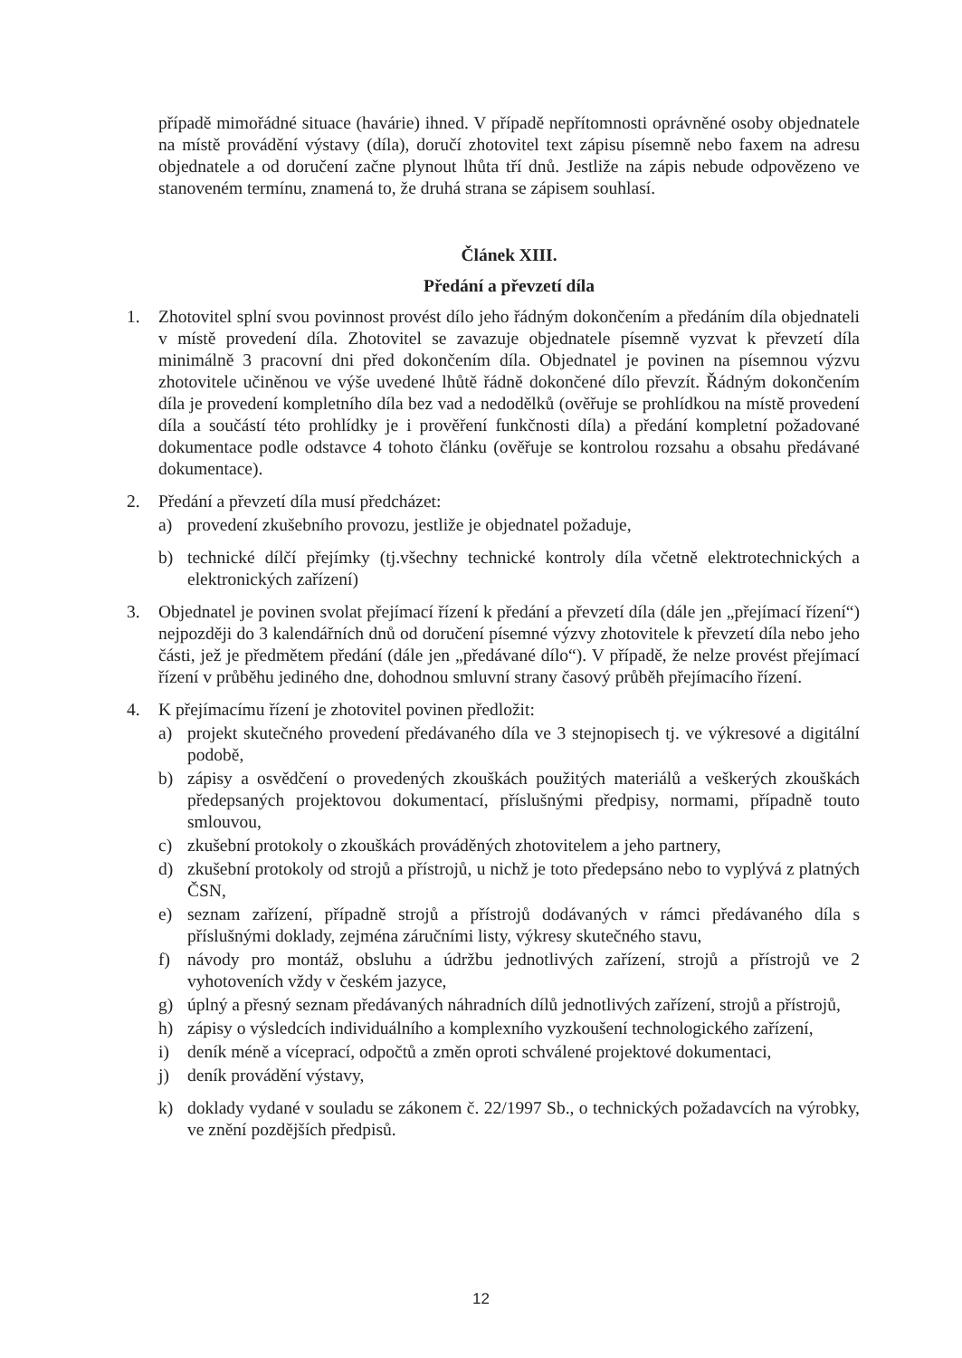případě mimořádné situace (havárie) ihned. V případě nepřítomnosti oprávněné osoby objednatele na místě provádění výstavy (díla), doručí zhotovitel text zápisu písemně nebo faxem na adresu objednatele a od doručení začne plynout lhůta tří dnů. Jestliže na zápis nebude odpovězeno ve stanoveném termínu, znamená to, že druhá strana se zápisem souhlasí.
Článek XIII.
Předání a převzetí díla
1. Zhotovitel splní svou povinnost provést dílo jeho řádným dokončením a předáním díla objednateli v místě provedení díla. Zhotovitel se zavazuje objednatele písemně vyzvat k převzetí díla minimálně 3 pracovní dni před dokončením díla. Objednatel je povinen na písemnou výzvu zhotovitele učiněnou ve výše uvedené lhůtě řádně dokončené dílo převzít. Řádným dokončením díla je provedení kompletního díla bez vad a nedodělků (ověřuje se prohlídkou na místě provedení díla a součástí této prohlídky je i prověření funkčnosti díla) a předání kompletní požadované dokumentace podle odstavce 4 tohoto článku (ověřuje se kontrolou rozsahu a obsahu předávané dokumentace).
2. Předání a převzetí díla musí předcházet:
a) provedení zkušebního provozu, jestliže je objednatel požaduje,
b) technické dílčí přejímky (tj.všechny technické kontroly díla včetně elektrotechnických a elektronických zařízení)
3. Objednatel je povinen svolat přejímací řízení k předání a převzetí díla (dále jen „přejímací řízení“) nejpozději do 3 kalendářních dnů od doručení písemné výzvy zhotovitele k převzetí díla nebo jeho části, jež je předmětem předání (dále jen „předávané dílo“). V případě, že nelze provést přejímací řízení v průběhu jediného dne, dohodnou smluvní strany časový průběh přejímacího řízení.
4. K přejímacímu řízení je zhotovitel povinen předložit:
a) projekt skutečného provedení předávaného díla ve 3 stejnopisech tj. ve výkresové a digitální podobě,
b) zápisy a osvědčení o provedených zkouškách použitých materiálů a veškerých zkouškách předepsaných projektovou dokumentací, příslušnými předpisy, normami, případně touto smlouvou,
c) zkušební protokoly o zkouškách prováděných zhotovitelem a jeho partnery,
d) zkušební protokoly od strojů a přístrojů, u nichž je toto předepsáno nebo to vyplývá z platných ČSN,
e) seznam zařízení, případně strojů a přístrojů dodávaných v rámci předávaného díla s příslušnými doklady, zejména záručními listy, výkresy skutečného stavu,
f) návody pro montáž, obsluhu a údržbu jednotlivých zařízení, strojů a přístrojů ve 2 vyhotoveních vždy v českém jazyce,
g) úplný a přesný seznam předávaných náhradních dílů jednotlivých zařízení, strojů a přístrojů,
h) zápisy o výsledcích individuálního a komplexního vyzkoušení technologického zařízení,
i) deník méně a víceprací, odpočtů a změn oproti schválené projektové dokumentaci,
j) deník provádění výstavy,
k) doklady vydané v souladu se zákonem č. 22/1997 Sb., o technických požadavcích na výrobky, ve znění pozdějších předpisů.
12